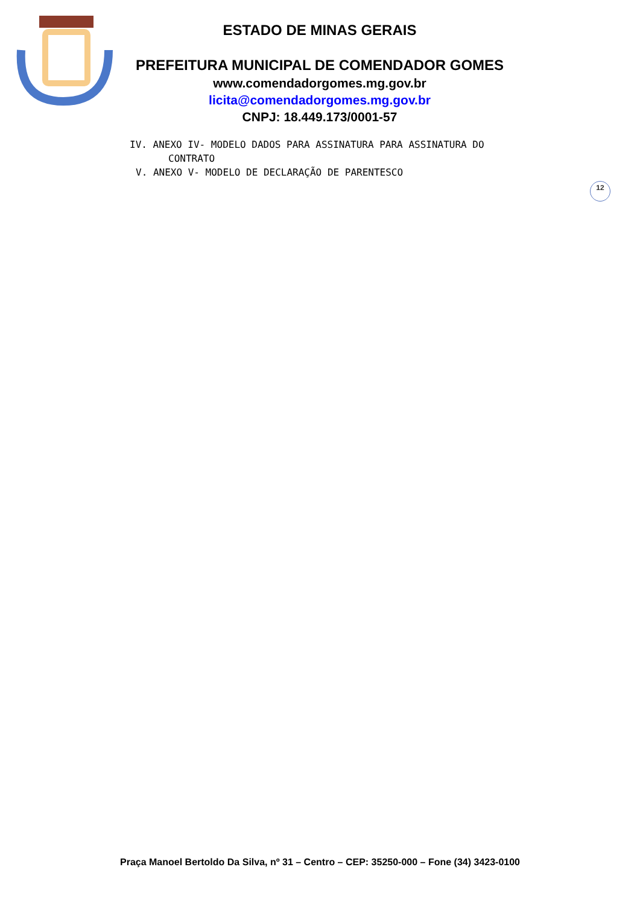ESTADO DE MINAS GERAIS
PREFEITURA MUNICIPAL DE COMENDADOR GOMES
www.comendadorgomes.mg.gov.br
licita@comendadorgomes.mg.gov.br
CNPJ: 18.449.173/0001-57
IV. ANEXO IV- MODELO DADOS PARA ASSINATURA PARA ASSINATURA DO
CONTRATO
V. ANEXO V- MODELO DE DECLARAÇÃO DE PARENTESCO
12
Praça Manoel Bertoldo Da Silva, nº 31 – Centro – CEP: 35250-000 – Fone (34) 3423-0100